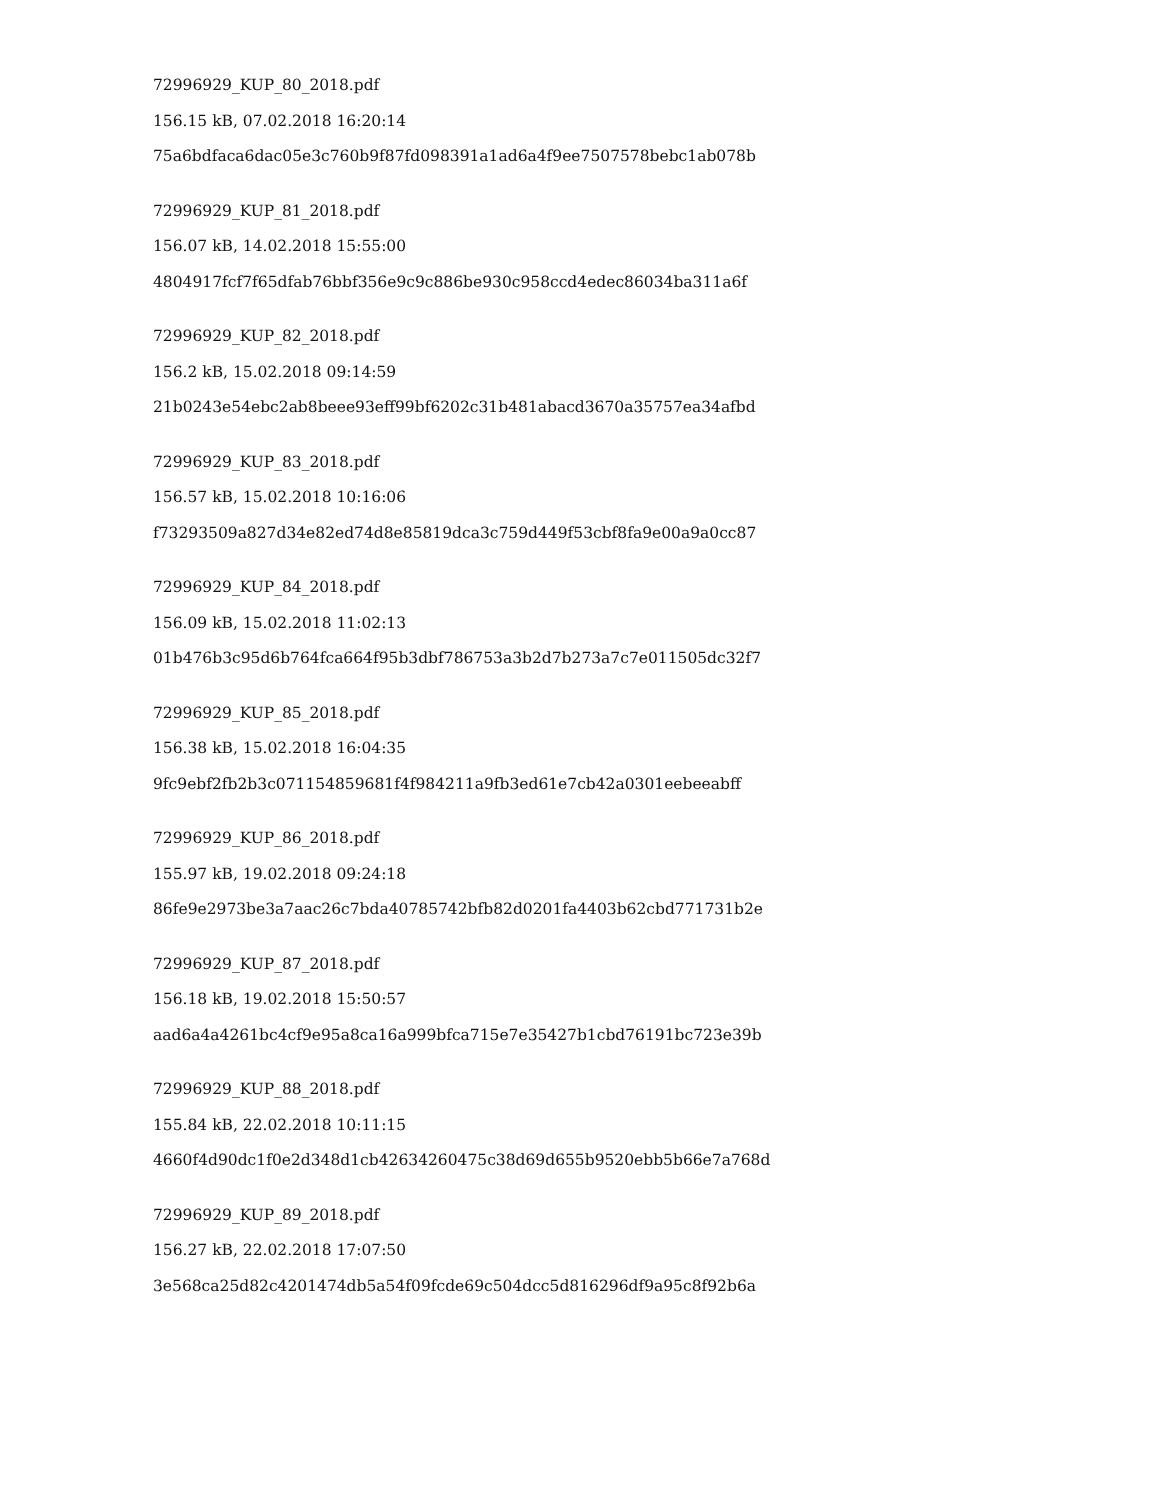72996929_KUP_80_2018.pdf
156.15 kB, 07.02.2018 16:20:14
75a6bdfaca6dac05e3c760b9f87fd098391a1ad6a4f9ee7507578bebc1ab078b
72996929_KUP_81_2018.pdf
156.07 kB, 14.02.2018 15:55:00
4804917fcf7f65dfab76bbf356e9c9c886be930c958ccd4edec86034ba311a6f
72996929_KUP_82_2018.pdf
156.2 kB, 15.02.2018 09:14:59
21b0243e54ebc2ab8beee93eff99bf6202c31b481abacd3670a35757ea34afbd
72996929_KUP_83_2018.pdf
156.57 kB, 15.02.2018 10:16:06
f73293509a827d34e82ed74d8e85819dca3c759d449f53cbf8fa9e00a9a0cc87
72996929_KUP_84_2018.pdf
156.09 kB, 15.02.2018 11:02:13
01b476b3c95d6b764fca664f95b3dbf786753a3b2d7b273a7c7e011505dc32f7
72996929_KUP_85_2018.pdf
156.38 kB, 15.02.2018 16:04:35
9fc9ebf2fb2b3c071154859681f4f984211a9fb3ed61e7cb42a0301eebeeabff
72996929_KUP_86_2018.pdf
155.97 kB, 19.02.2018 09:24:18
86fe9e2973be3a7aac26c7bda40785742bfb82d0201fa4403b62cbd771731b2e
72996929_KUP_87_2018.pdf
156.18 kB, 19.02.2018 15:50:57
aad6a4a4261bc4cf9e95a8ca16a999bfca715e7e35427b1cbd76191bc723e39b
72996929_KUP_88_2018.pdf
155.84 kB, 22.02.2018 10:11:15
4660f4d90dc1f0e2d348d1cb42634260475c38d69d655b9520ebb5b66e7a768d
72996929_KUP_89_2018.pdf
156.27 kB, 22.02.2018 17:07:50
3e568ca25d82c4201474db5a54f09fcde69c504dcc5d816296df9a95c8f92b6a